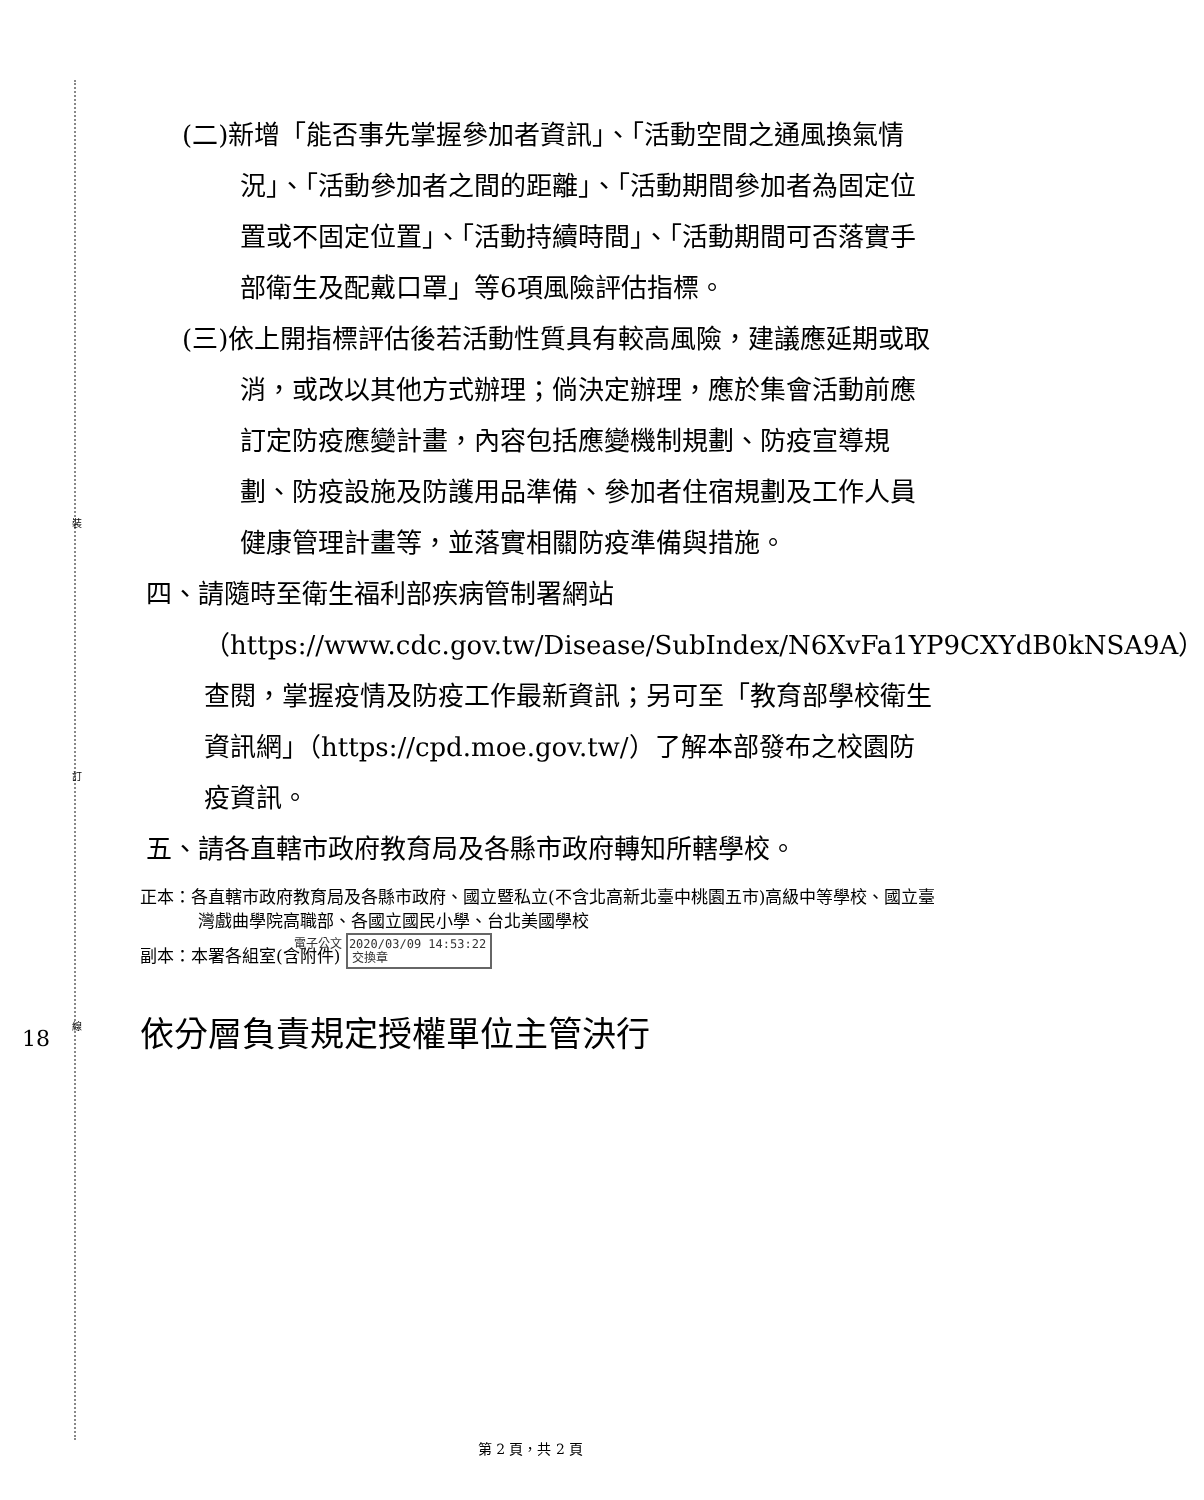裝
訂
線
18
(二)新增「能否事先掌握參加者資訊」、「活動空間之通風換氣情況」、「活動參加者之間的距離」、「活動期間參加者為固定位置或不固定位置」、「活動持續時間」、「活動期間可否落實手部衛生及配戴口罩」等6項風險評估指標。
(三)依上開指標評估後若活動性質具有較高風險，建議應延期或取消，或改以其他方式辦理；倘決定辦理，應於集會活動前應訂定防疫應變計畫，內容包括應變機制規劃、防疫宣導規劃、防疫設施及防護用品準備、參加者住宿規劃及工作人員健康管理計畫等，並落實相關防疫準備與措施。
四、請隨時至衛生福利部疾病管制署網站（https://www.cdc.gov.tw/Disease/SubIndex/N6XvFa1YP9CXYdB0kNSA9A）查閱，掌握疫情及防疫工作最新資訊；另可至「教育部學校衛生資訊網」（https://cpd.moe.gov.tw/）了解本部發布之校園防疫資訊。
五、請各直轄市政府教育局及各縣市政府轉知所轄學校。
正本：各直轄市政府教育局及各縣市政府、國立暨私立(不含北高新北臺中桃園五市)高級中等學校、國立臺灣戲曲學院高職部、各國立國民小學、台北美國學校
副本：本署各組室(含附件) 電子公文 2020/03/09 14:53:22
交換章
依分層負責規定授權單位主管決行
第 2 頁，共 2 頁